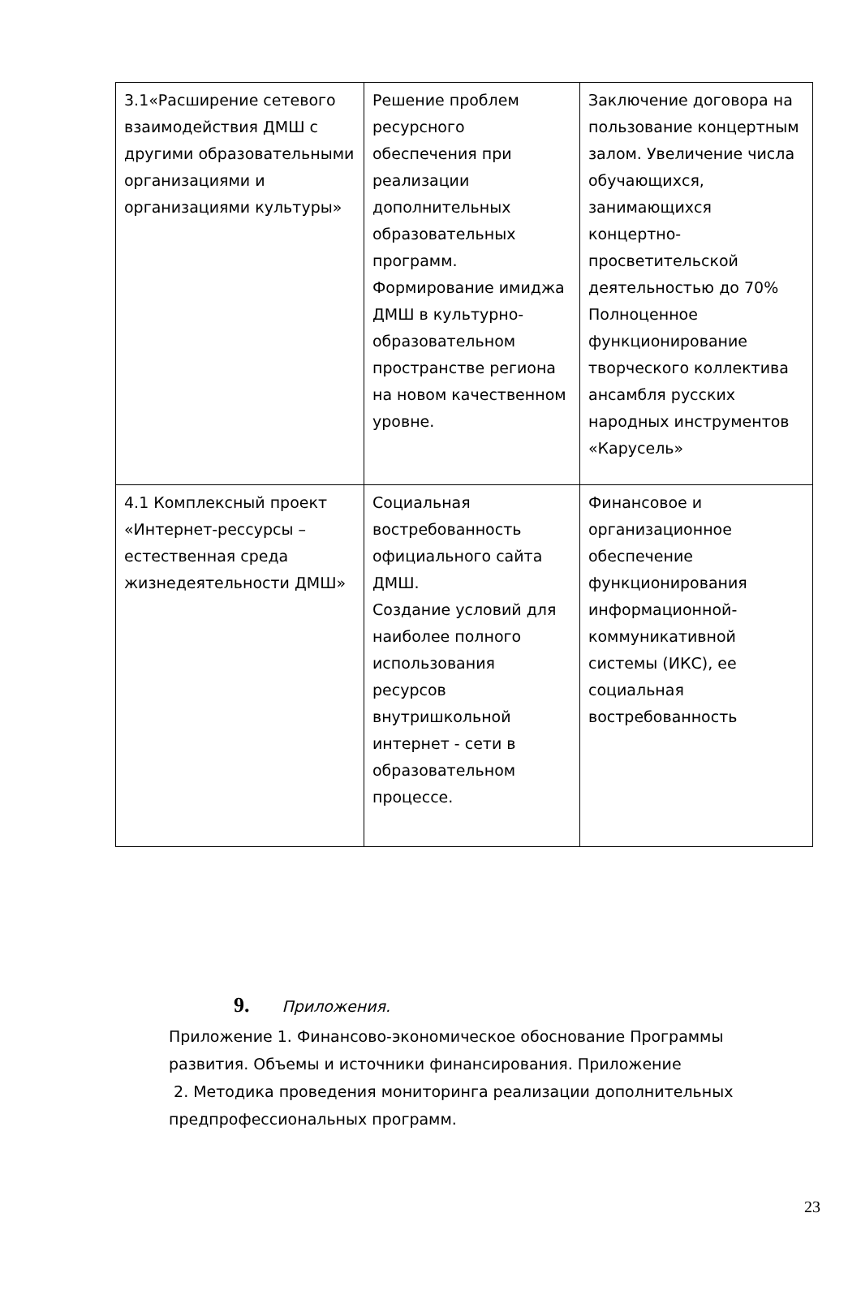| 3.1«Расширение сетевого взаимодействия ДМШ с другими образовательными организациями и организациями культуры» | Решение проблем ресурсного обеспечения при реализации дополнительных образовательных программ. Формирование имиджа ДМШ в культурно-образовательном пространстве региона на новом качественном уровне. | Заключение договора на пользование концертным залом. Увеличение числа обучающихся, занимающихся концертно-просветительской деятельностью до 70% Полноценное функционирование творческого коллектива ансамбля русских народных инструментов «Карусель» |
| 4.1 Комплексный проект «Интернет-рессурсы – естественная среда жизнедеятельности ДМШ» | Социальная востребованность официального сайта ДМШ. Создание условий для наиболее полного использования ресурсов внутришкольной интернет - сети в образовательном процессе. | Финансовое и организационное обеспечение функционирования информационной-коммуникативной системы (ИКС), ее социальная востребованность |
9. Приложения.
Приложение 1. Финансово-экономическое обоснование Программы развития. Объемы и источники финансирования. Приложение
2. Методика проведения мониторинга реализации дополнительных предпрофессиональных программ.
23